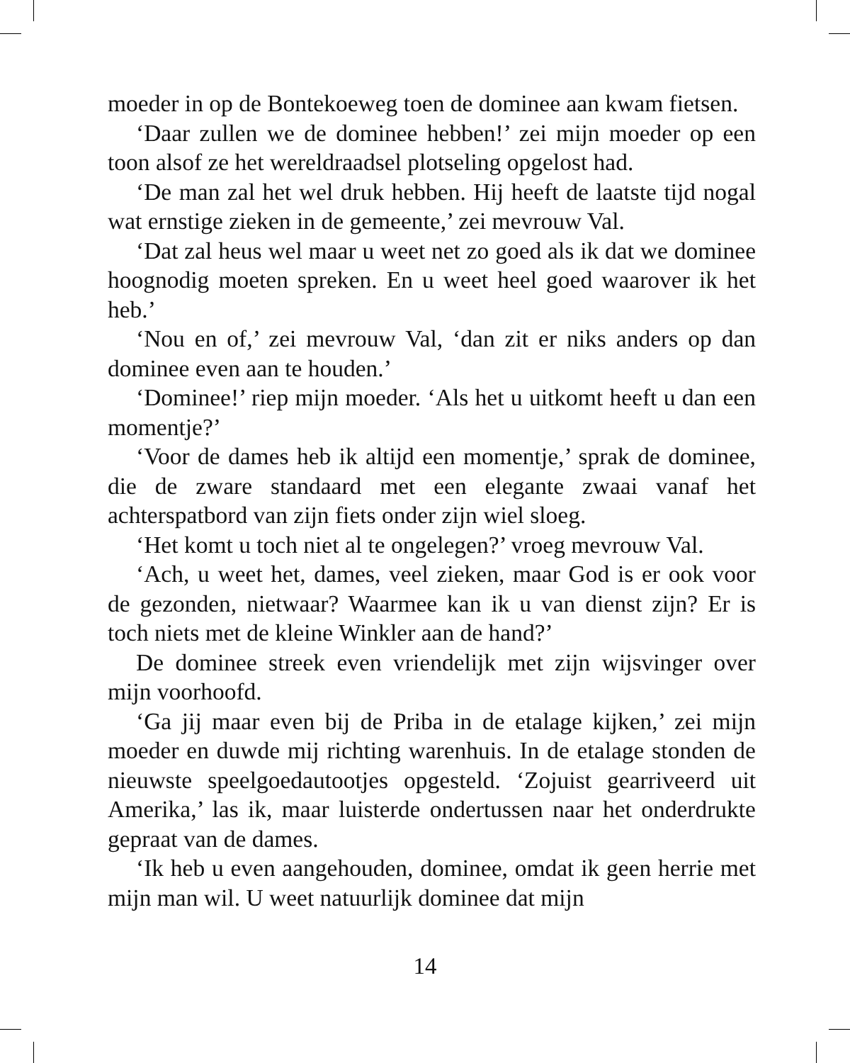moeder in op de Bontekoeweg toen de dominee aan kwam fietsen.
‘Daar zullen we de dominee hebben!’ zei mijn moeder op een toon alsof ze het wereldraadsel plotseling opgelost had.
‘De man zal het wel druk hebben. Hij heeft de laatste tijd nogal wat ernstige zieken in de gemeente,’ zei mevrouw Val.
‘Dat zal heus wel maar u weet net zo goed als ik dat we do­minee hoognodig moeten spreken. En u weet heel goed waar­over ik het heb.’
‘Nou en of,’ zei mevrouw Val, ‘dan zit er niks anders op dan dominee even aan te houden.’
‘Dominee!’ riep mijn moeder. ‘Als het u uitkomt heeft u dan een momentje?’
‘Voor de dames heb ik altijd een momentje,’ sprak de do­minee, die de zware standaard met een elegante zwaai vanaf het achterspatbord van zijn fiets onder zijn wiel sloeg.
‘Het komt u toch niet al te ongelegen?’ vroeg mevrouw Val.
‘Ach, u weet het, dames, veel zieken, maar God is er ook voor de gezonden, nietwaar? Waarmee kan ik u van dienst zijn? Er is toch niets met de kleine Winkler aan de hand?’
De dominee streek even vriendelijk met zijn wijsvinger over mijn voorhoofd.
‘Ga jij maar even bij de Priba in de etalage kijken,’ zei mijn moeder en duwde mij richting warenhuis. In de etalage ston­den de nieuwste speelgoedautootjes opgesteld. ‘Zojuist gear­riveerd uit Amerika,’ las ik, maar luisterde ondertussen naar het onderdrukte gepraat van de dames.
‘Ik heb u even aangehouden, dominee, omdat ik geen her­rie met mijn man wil. U weet natuurlijk dominee dat mijn
14